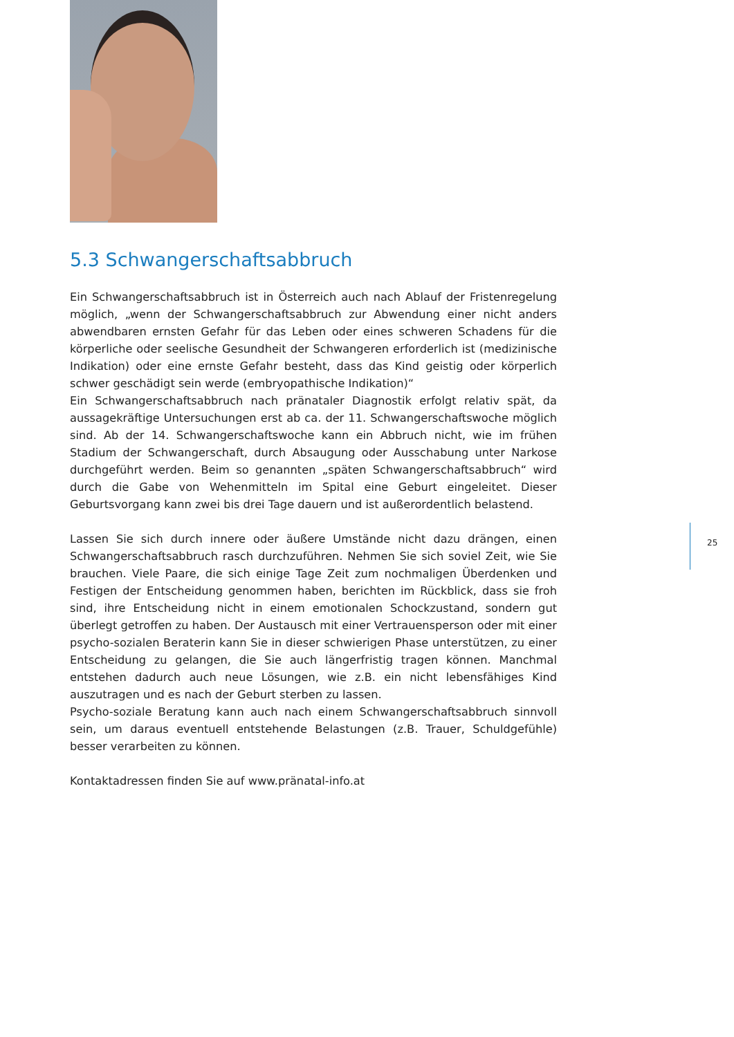5.3 Schwangerschaftsabbruch
Ein Schwangerschaftsabbruch ist in Österreich auch nach Ablauf der Fristenregelung möglich, „wenn der Schwangerschaftsabbruch zur Abwendung einer nicht anders abwendbaren ernsten Gefahr für das Leben oder eines schweren Schadens für die körperliche oder seelische Gesundheit der Schwangeren erforderlich ist (medizinische Indikation) oder eine ernste Gefahr besteht, dass das Kind geistig oder körperlich schwer geschädigt sein werde (embryopathische Indikation)“
Ein Schwangerschaftsabbruch nach pränataler Diagnostik erfolgt relativ spät, da aussagekräftige Untersuchungen erst ab ca. der 11. Schwangerschaftswoche möglich sind. Ab der 14. Schwangerschaftswoche kann ein Abbruch nicht, wie im frühen Stadium der Schwangerschaft, durch Absaugung oder Ausschabung unter Narkose durchgeführt werden. Beim so genannten „späten Schwangerschaftsabbruch“ wird durch die Gabe von Wehenmitteln im Spital eine Geburt eingeleitet. Dieser Geburtsvorgang kann zwei bis drei Tage dauern und ist außerordentlich belastend.
Lassen Sie sich durch innere oder äußere Umstände nicht dazu drängen, einen Schwangerschaftsabbruch rasch durchzuführen. Nehmen Sie sich soviel Zeit, wie Sie brauchen. Viele Paare, die sich einige Tage Zeit zum nochmaligen Überdenken und Festigen der Entscheidung genommen haben, berichten im Rückblick, dass sie froh sind, ihre Entscheidung nicht in einem emotionalen Schockzustand, sondern gut überlegt getroffen zu haben. Der Austausch mit einer Vertrauensperson oder mit einer psycho-sozialen Beraterin kann Sie in dieser schwierigen Phase unterstützen, zu einer Entscheidung zu gelangen, die Sie auch längerfristig tragen können. Manchmal entstehen dadurch auch neue Lösungen, wie z.B. ein nicht lebensfähiges Kind auszutragen und es nach der Geburt sterben zu lassen.
Psycho-soziale Beratung kann auch nach einem Schwangerschaftsabbruch sinnvoll sein, um daraus eventuell entstehende Belastungen (z.B. Trauer, Schuldgefühle) besser verarbeiten zu können.
Kontaktadressen finden Sie auf www.pränatal-info.at
25